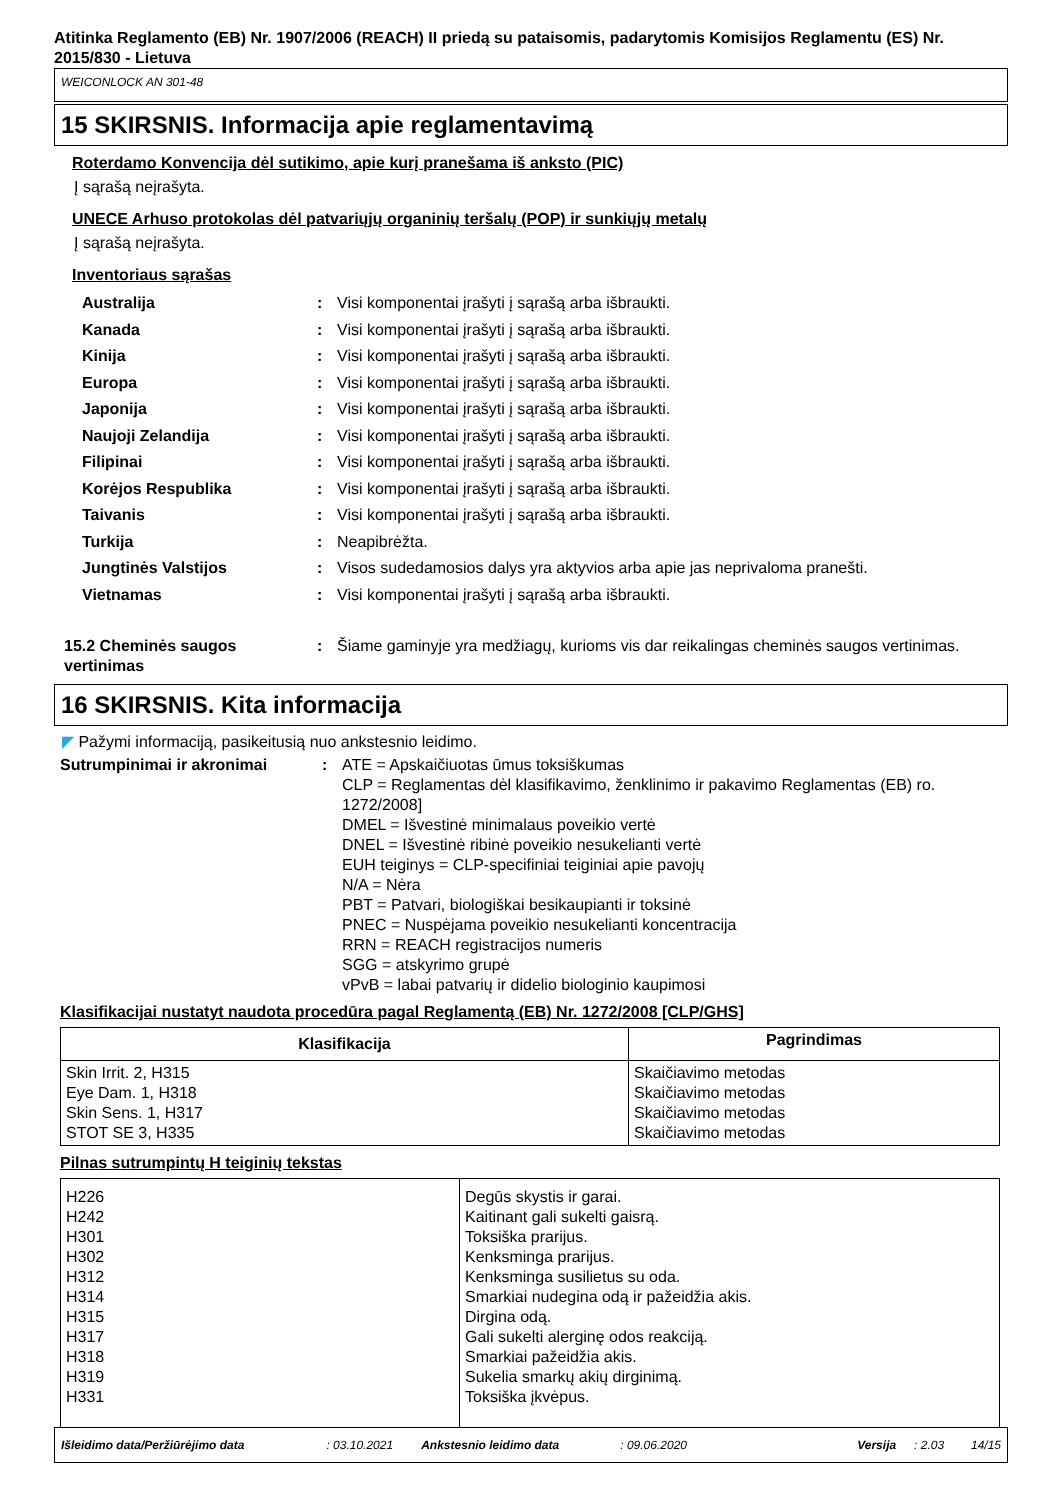Atitinka Reglamento (EB) Nr. 1907/2006 (REACH) II priedą su pataisomis, padarytomis Komisijos Reglamentu (ES) Nr. 2015/830 - Lietuva
WEICONLOCK AN 301-48
15 SKIRSNIS. Informacija apie reglamentavimą
Roterdamo Konvencija dėl sutikimo, apie kurį pranešama iš anksto (PIC)
Į sąrašą neįrašyta.
UNECE Arhuso protokolas dėl patvariųjų organinių teršalų (POP) ir sunkiųjų metalų
Į sąrašą neįrašyta.
Inventoriaus sąrašas
Australija : Visi komponentai įrašyti į sąrašą arba išbraukti.
Kanada : Visi komponentai įrašyti į sąrašą arba išbraukti.
Kinija : Visi komponentai įrašyti į sąrašą arba išbraukti.
Europa : Visi komponentai įrašyti į sąrašą arba išbraukti.
Japonija : Visi komponentai įrašyti į sąrašą arba išbraukti.
Naujoji Zelandija : Visi komponentai įrašyti į sąrašą arba išbraukti.
Filipinai : Visi komponentai įrašyti į sąrašą arba išbraukti.
Korėjos Respublika : Visi komponentai įrašyti į sąrašą arba išbraukti.
Taivanis : Visi komponentai įrašyti į sąrašą arba išbraukti.
Turkija : Neapibrėžta.
Jungtinės Valstijos : Visos sudedamosios dalys yra aktyvios arba apie jas neprivaloma pranešti.
Vietnamas : Visi komponentai įrašyti į sąrašą arba išbraukti.
15.2 Cheminės saugos vertinimas
: Šiame gaminyje yra medžiagų, kurioms vis dar reikalingas cheminės saugos vertinimas.
16 SKIRSNIS. Kita informacija
◤ Pažymi informaciją, pasikeitusią nuo ankstesnio leidimo.
Sutrumpinimai ir akronimai : ATE = Apskaičiuotas ūmus toksiškumas
CLP = Reglamentas dėl klasifikavimo, ženklinimo ir pakavimo Reglamentas (EB) ro. 1272/2008]
DMEL = Išvestinė minimalaus poveikio vertė
DNEL = Išvestinė ribinė poveikio nesukelianti vertė
EUH teiginys = CLP-specifiniai teiginiai apie pavojų
N/A = Nėra
PBT = Patvari, biologiškai besikaupianti ir toksinė
PNEC = Nuspėjama poveikio nesukelianti koncentracija
RRN = REACH registracijos numeris
SGG = atskyrimo grupė
vPvB = labai patvarių ir didelio biologinio kaupimosi
Klasifikacijai nustatyt naudota procedūra pagal Reglamentą (EB) Nr. 1272/2008 [CLP/GHS]
| Klasifikacija | Pagrindimas |
| --- | --- |
| Skin Irrit. 2, H315 Eye Dam. 1, H318 Skin Sens. 1, H317 STOT SE 3, H335 | Skaičiavimo metodas Skaičiavimo metodas Skaičiavimo metodas Skaičiavimo metodas |
Pilnas sutrumpintų H teiginių tekstas
| H226 H242 H301 H302 H312 H314 H315 H317 H318 H319 H331 | Degūs skystis ir garai. Kaitinant gali sukelti gaisrą. Toksiška prarijus. Kenksminga prarijus. Kenksminga susilietus su oda. Smarkiai nudegina odą ir pažeidžia akis. Dirgina odą. Gali sukelti alerginę odos reakciją. Smarkiai pažeidžia akis. Sukelia smarkų akių dirginimą. Toksiška įkvėpus. |
Išleidimo data/Peržiūrėjimo data: 03.10.2021 Ankstesnio leidimo data: 09.06.2020 Versija: 2.03 14/15